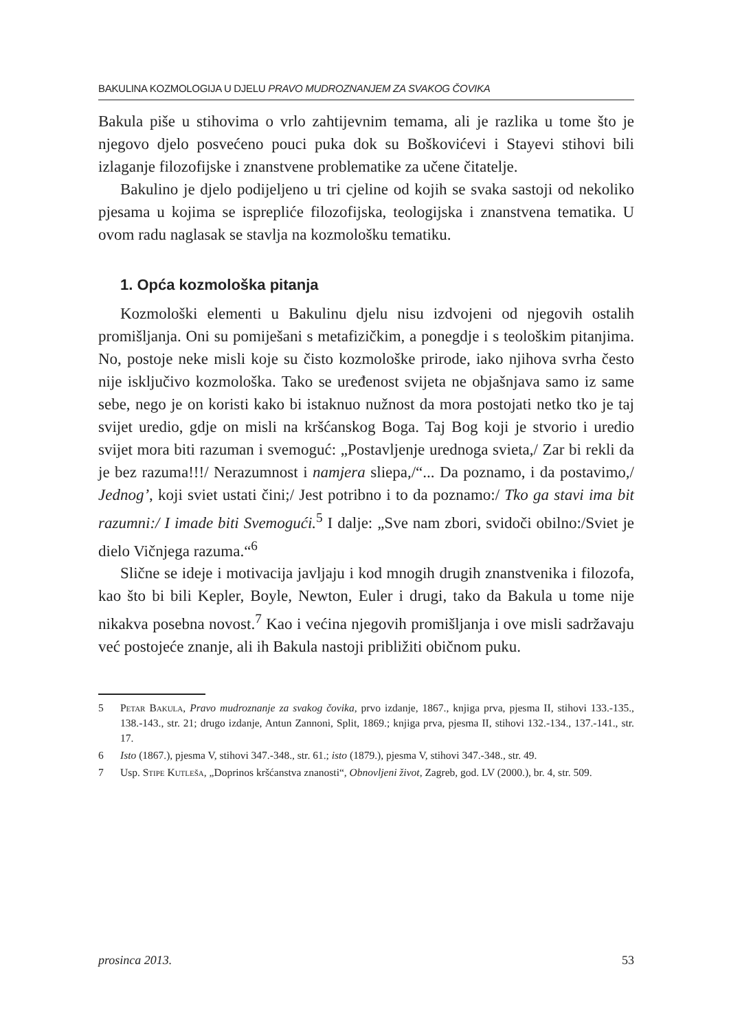BAKULINA KOZMOLOGIJA U DJELU PRAVO MUDROZNANJEM ZA SVAKOG ČOVIKA
Bakula piše u stihovima o vrlo zahtijevnim temama, ali je razlika u tome što je njegovo djelo posvećeno pouci puka dok su Boškovićevi i Staye­vi stihovi bili izlaganje filozofijske i znanstvene problematike za učene čitatelje.
Bakulino je djelo podijeljeno u tri cjeline od kojih se svaka sastoji od nekoliko pjesama u kojima se isprepliće filozofijska, teologijska i znanstvena tematika. U ovom radu naglasak se stavlja na kozmološku tematiku.
1. Opća kozmološka pitanja
Kozmološki elementi u Bakulinu djelu nisu izdvojeni od njegovih ostalih promišljanja. Oni su pomiješani s metafizičkim, a ponegdje i s teološkim pitanjima. No, postoje neke misli koje su čisto kozmološke prirode, iako njihova svrha često nije isključivo kozmološka. Tako se uređenost svijeta ne objašnjava samo iz same sebe, nego je on koristi kako bi istaknuo nužnost da mora postojati netko tko je taj svijet uredio, gdje on misli na kršćanskog Boga. Taj Bog koji je stvorio i uredio svijet mora biti razuman i svemoguć: „Postavljenje urednoga svieta,/ Zar bi re­kli da je bez razuma!!!/ Nerazumnost i namjera sliepa,/“... Da poznamo, i da postavimo,/ Jednog’, koji sviet ustati čini;/ Jest potribno i to da po­znamo:/ Tko ga stavi ima bit razumni:/ I imade biti Svemogući.<sup>5</sup> I dalje: „Sve nam zbori, svidoči obilno:/Sviet je dielo Vičnjega razuma.“<sup>6</sup>
Slične se ideje i motivacija javljaju i kod mnogih drugih znanstve­nika i filozofa, kao što bi bili Kepler, Boyle, Newton, Euler i drugi, tako da Bakula u tome nije nikakva posebna novost.<sup>7</sup> Kao i većina njegovih promišljanja i ove misli sadržavaju već postojeće znanje, ali ih Bakula nastoji približiti običnom puku.
5 Petar Bakula, Pravo mudroznanje za svakog čovika, prvo izdanje, 1867., knjiga prva, pje­sma II, stihovi 133.-135., 138.-143., str. 21; drugo izdanje, Antun Zannoni, Split, 1869.; knjiga prva, pjesma II, stihovi 132.-134., 137.-141., str. 17.
6 Isto (1867.), pjesma V, stihovi 347.-348., str. 61.; isto (1879.), pjesma V, stihovi 347.-348., str. 49.
7 Usp. Stipe Kutleša, „Doprinos kršćanstva znanosti“, Obnovljeni život, Zagreb, god. LV (2000.), br. 4, str. 509.
prosinca 2013. 53